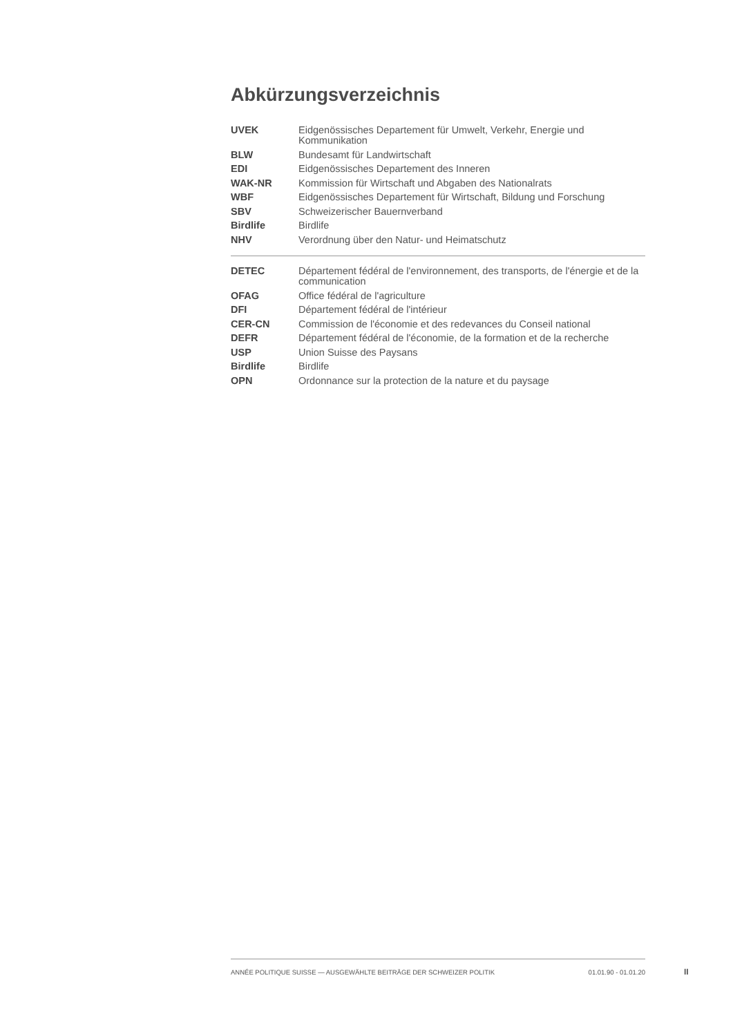Abkürzungsverzeichnis
| UVEK | Eidgenössisches Departement für Umwelt, Verkehr, Energie und Kommunikation |
| BLW | Bundesamt für Landwirtschaft |
| EDI | Eidgenössisches Departement des Inneren |
| WAK-NR | Kommission für Wirtschaft und Abgaben des Nationalrats |
| WBF | Eidgenössisches Departement für Wirtschaft, Bildung und Forschung |
| SBV | Schweizerischer Bauernverband |
| Birdlife | Birdlife |
| NHV | Verordnung über den Natur- und Heimatschutz |
| DETEC | Département fédéral de l'environnement, des transports, de l'énergie et de la communication |
| OFAG | Office fédéral de l'agriculture |
| DFI | Département fédéral de l'intérieur |
| CER-CN | Commission de l'économie et des redevances du Conseil national |
| DEFR | Département fédéral de l'économie, de la formation et de la recherche |
| USP | Union Suisse des Paysans |
| Birdlife | Birdlife |
| OPN | Ordonnance sur la protection de la nature et du paysage |
ANNÉE POLITIQUE SUISSE — AUSGEWÄHLTE BEITRÄGE DER SCHWEIZER POLITIK 01.01.90 - 01.01.20
II